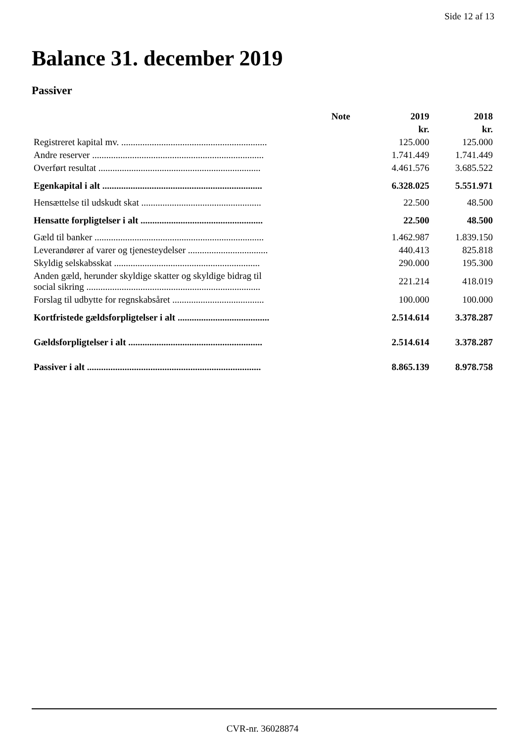Side 12 af 13
Balance 31. december 2019
Passiver
| | Note | 2019 | 2018 |
| --- | --- | --- | --- |
| | | kr. | kr. |
| Registreret kapital mv. .............................................................. | | 125.000 | 125.000 |
| Andre reserver ......................................................................... | | 1.741.449 | 1.741.449 |
| Overført resultat ..................................................................... | | 4.461.576 | 3.685.522 |
| Egenkapital i alt .................................................................... | | 6.328.025 | 5.551.971 |
| Hensættelse til udskudt skat ................................................... | | 22.500 | 48.500 |
| Hensatte forpligtelser i alt .................................................... | | 22.500 | 48.500 |
| Gæld til banker ........................................................................ | | 1.462.987 | 1.839.150 |
| Leverandører af varer og tjenesteydelser .................................. | | 440.413 | 825.818 |
| Skyldig selskabsskat .............................................................. | | 290.000 | 195.300 |
| Anden gæld, herunder skyldige skatter og skyldige bidrag til social sikring .......................................................................... | | 221.214 | 418.019 |
| Forslag til udbytte for regnskabsåret ....................................... | | 100.000 | 100.000 |
| Kortfristede gældsforpligtelser i alt ....................................... | | 2.514.614 | 3.378.287 |
| Gældsforpligtelser i alt ......................................................... | | 2.514.614 | 3.378.287 |
| Passiver i alt .......................................................................... | | 8.865.139 | 8.978.758 |
CVR-nr. 36028874